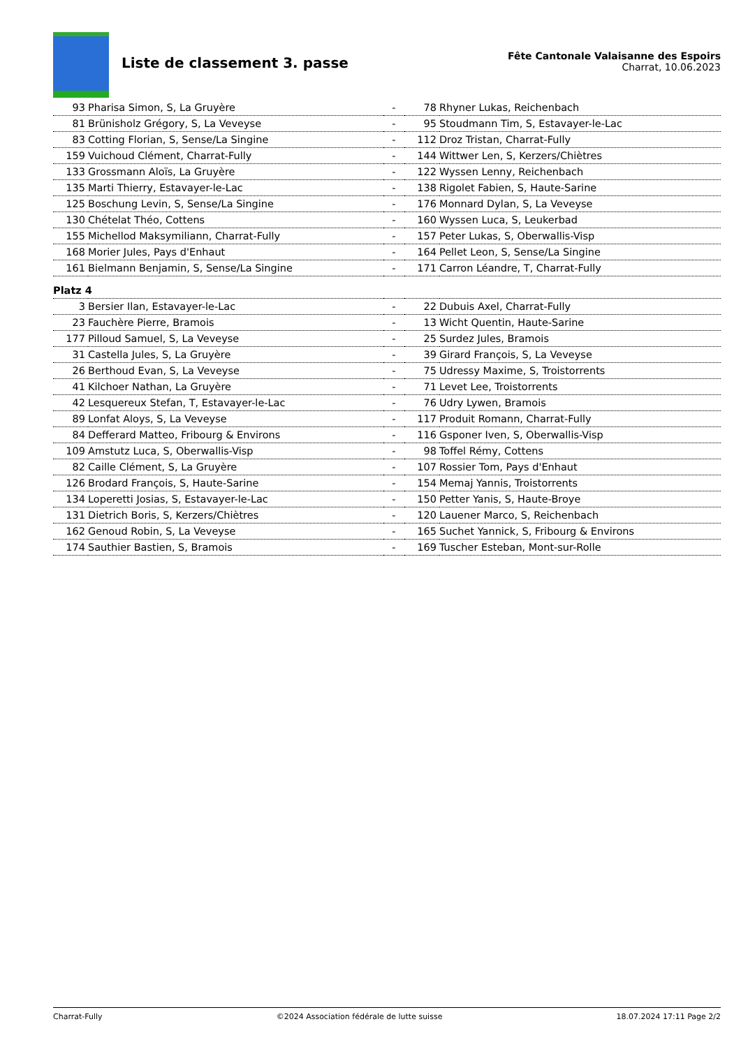Liste de classement 3. passe
Fête Cantonale Valaisanne des Espoirs
Charrat, 10.06.2023
| 93 | Pharisa Simon, S, La Gruyère | - | 78 | Rhyner Lukas, Reichenbach |
| 81 | Brünisholz Grégory, S, La Veveyse | - | 95 | Stoudmann Tim, S, Estavayer-le-Lac |
| 83 | Cotting Florian, S, Sense/La Singine | - | 112 | Droz Tristan, Charrat-Fully |
| 159 | Vuichoud Clément, Charrat-Fully | - | 144 | Wittwer Len, S, Kerzers/Chiètres |
| 133 | Grossmann Aloïs, La Gruyère | - | 122 | Wyssen Lenny, Reichenbach |
| 135 | Marti Thierry, Estavayer-le-Lac | - | 138 | Rigolet Fabien, S, Haute-Sarine |
| 125 | Boschung Levin, S, Sense/La Singine | - | 176 | Monnard Dylan, S, La Veveyse |
| 130 | Chételat Théo, Cottens | - | 160 | Wyssen Luca, S, Leukerbad |
| 155 | Michellod Maksymiliann, Charrat-Fully | - | 157 | Peter Lukas, S, Oberwallis-Visp |
| 168 | Morier Jules, Pays d'Enhaut | - | 164 | Pellet Leon, S, Sense/La Singine |
| 161 | Bielmann Benjamin, S, Sense/La Singine | - | 171 | Carron Léandre, T, Charrat-Fully |
| Platz 4 | | | | |
| 3 | Bersier Ilan, Estavayer-le-Lac | - | 22 | Dubuis Axel, Charrat-Fully |
| 23 | Fauchère Pierre, Bramois | - | 13 | Wicht Quentin, Haute-Sarine |
| 177 | Pilloud Samuel, S, La Veveyse | - | 25 | Surdez Jules, Bramois |
| 31 | Castella Jules, S, La Gruyère | - | 39 | Girard François, S, La Veveyse |
| 26 | Berthoud Evan, S, La Veveyse | - | 75 | Udressy Maxime, S, Troistorrents |
| 41 | Kilchoer Nathan, La Gruyère | - | 71 | Levet Lee, Troistorrents |
| 42 | Lesquereux Stefan, T, Estavayer-le-Lac | - | 76 | Udry Lywen, Bramois |
| 89 | Lonfat Aloys, S, La Veveyse | - | 117 | Produit Romann, Charrat-Fully |
| 84 | Defferard Matteo, Fribourg & Environs | - | 116 | Gsponer Iven, S, Oberwallis-Visp |
| 109 | Amstutz Luca, S, Oberwallis-Visp | - | 98 | Toffel Rémy, Cottens |
| 82 | Caille Clément, S, La Gruyère | - | 107 | Rossier Tom, Pays d'Enhaut |
| 126 | Brodard François, S, Haute-Sarine | - | 154 | Memaj Yannis, Troistorrents |
| 134 | Loperetti Josias, S, Estavayer-le-Lac | - | 150 | Petter Yanis, S, Haute-Broye |
| 131 | Dietrich Boris, S, Kerzers/Chiètres | - | 120 | Lauener Marco, S, Reichenbach |
| 162 | Genoud Robin, S, La Veveyse | - | 165 | Suchet Yannick, S, Fribourg & Environs |
| 174 | Sauthier Bastien, S, Bramois | - | 169 | Tuscher Esteban, Mont-sur-Rolle |
Charrat-Fully ©2024 Association fédérale de lutte suisse 18.07.2024 17:11 Page 2/2